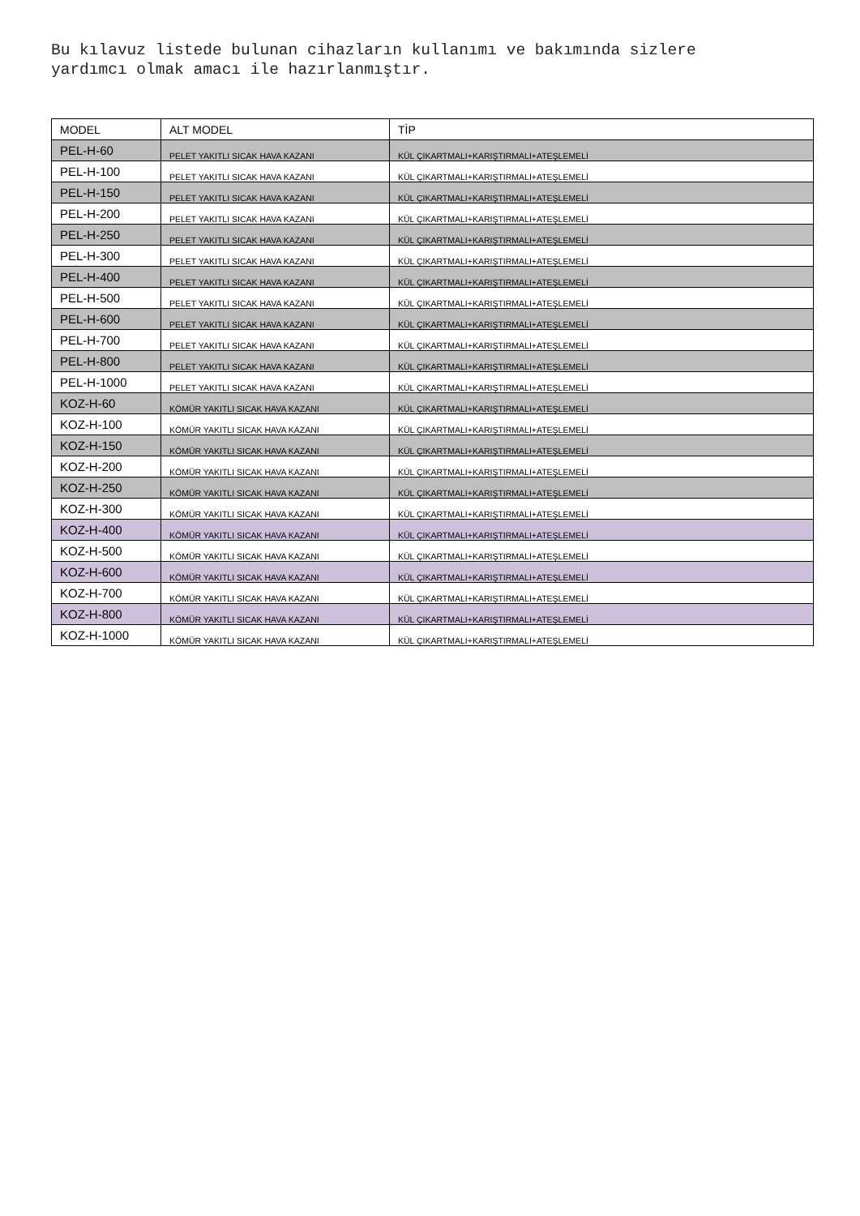Bu kılavuz listede bulunan cihazların kullanımı ve bakımında sizlere
yardımcı olmak amacı ile hazırlanmıştır.
| MODEL | ALT MODEL | TİP |
| PEL-H-60 | PELET YAKITLI SICAK HAVA KAZANI | KÜL ÇIKARTMALI+KARIŞTIRMALI+ATEŞLEMELİ |
| PEL-H-100 | PELET YAKITLI SICAK HAVA KAZANI | KÜL ÇIKARTMALI+KARIŞTIRMALI+ATEŞLEMELİ |
| PEL-H-150 | PELET YAKITLI SICAK HAVA KAZANI | KÜL ÇIKARTMALI+KARIŞTIRMALI+ATEŞLEMELİ |
| PEL-H-200 | PELET YAKITLI SICAK HAVA KAZANI | KÜL ÇIKARTMALI+KARIŞTIRMALI+ATEŞLEMELİ |
| PEL-H-250 | PELET YAKITLI SICAK HAVA KAZANI | KÜL ÇIKARTMALI+KARIŞTIRMALI+ATEŞLEMELİ |
| PEL-H-300 | PELET YAKITLI SICAK HAVA KAZANI | KÜL ÇIKARTMALI+KARIŞTIRMALI+ATEŞLEMELİ |
| PEL-H-400 | PELET YAKITLI SICAK HAVA KAZANI | KÜL ÇIKARTMALI+KARIŞTIRMALI+ATEŞLEMELİ |
| PEL-H-500 | PELET YAKITLI SICAK HAVA KAZANI | KÜL ÇIKARTMALI+KARIŞTIRMALI+ATEŞLEMELİ |
| PEL-H-600 | PELET YAKITLI SICAK HAVA KAZANI | KÜL ÇIKARTMALI+KARIŞTIRMALI+ATEŞLEMELİ |
| PEL-H-700 | PELET YAKITLI SICAK HAVA KAZANI | KÜL ÇIKARTMALI+KARIŞTIRMALI+ATEŞLEMELİ |
| PEL-H-800 | PELET YAKITLI SICAK HAVA KAZANI | KÜL ÇIKARTMALI+KARIŞTIRMALI+ATEŞLEMELİ |
| PEL-H-1000 | PELET YAKITLI SICAK HAVA KAZANI | KÜL ÇIKARTMALI+KARIŞTIRMALI+ATEŞLEMELİ |
| KOZ-H-60 | KÖMÜR YAKITLI SICAK HAVA KAZANI | KÜL ÇIKARTMALI+KARIŞTIRMALI+ATEŞLEMELİ |
| KOZ-H-100 | KÖMÜR YAKITLI SICAK HAVA KAZANI | KÜL ÇIKARTMALI+KARIŞTIRMALI+ATEŞLEMELİ |
| KOZ-H-150 | KÖMÜR YAKITLI SICAK HAVA KAZANI | KÜL ÇIKARTMALI+KARIŞTIRMALI+ATEŞLEMELİ |
| KOZ-H-200 | KÖMÜR YAKITLI SICAK HAVA KAZANI | KÜL ÇIKARTMALI+KARIŞTIRMALI+ATEŞLEMELİ |
| KOZ-H-250 | KÖMÜR YAKITLI SICAK HAVA KAZANI | KÜL ÇIKARTMALI+KARIŞTIRMALI+ATEŞLEMELİ |
| KOZ-H-300 | KÖMÜR YAKITLI SICAK HAVA KAZANI | KÜL ÇIKARTMALI+KARIŞTIRMALI+ATEŞLEMELİ |
| KOZ-H-400 | KÖMÜR YAKITLI SICAK HAVA KAZANI | KÜL ÇIKARTMALI+KARIŞTIRMALI+ATEŞLEMELİ |
| KOZ-H-500 | KÖMÜR YAKITLI SICAK HAVA KAZANI | KÜL ÇIKARTMALI+KARIŞTIRMALI+ATEŞLEMELİ |
| KOZ-H-600 | KÖMÜR YAKITLI SICAK HAVA KAZANI | KÜL ÇIKARTMALI+KARIŞTIRMALI+ATEŞLEMELİ |
| KOZ-H-700 | KÖMÜR YAKITLI SICAK HAVA KAZANI | KÜL ÇIKARTMALI+KARIŞTIRMALI+ATEŞLEMELİ |
| KOZ-H-800 | KÖMÜR YAKITLI SICAK HAVA KAZANI | KÜL ÇIKARTMALI+KARIŞTIRMALI+ATEŞLEMELİ |
| KOZ-H-1000 | KÖMÜR YAKITLI SICAK HAVA KAZANI | KÜL ÇIKARTMALI+KARIŞTIRMALI+ATEŞLEMELİ |